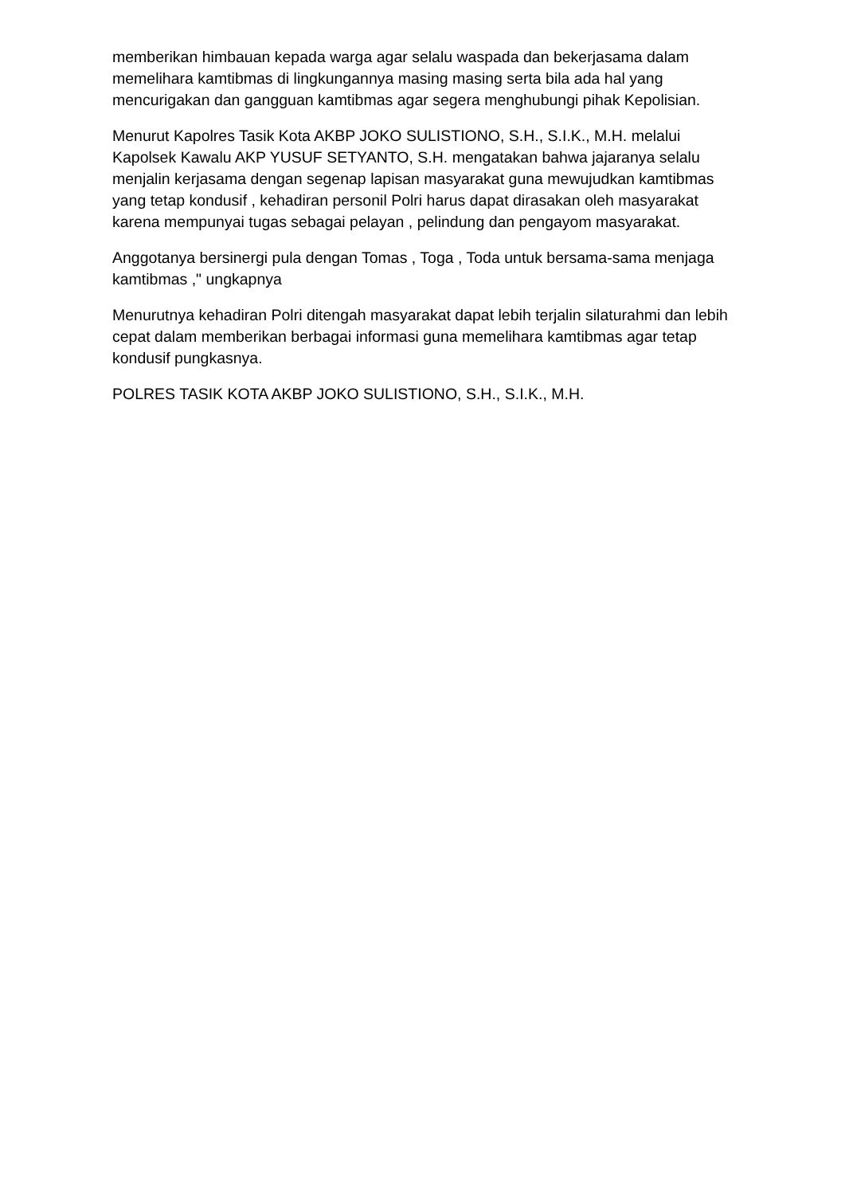memberikan himbauan kepada warga agar selalu waspada dan bekerjasama dalam memelihara kamtibmas di lingkungannya masing masing serta bila ada hal yang mencurigakan dan gangguan kamtibmas agar segera menghubungi pihak Kepolisian.
Menurut Kapolres Tasik Kota AKBP JOKO SULISTIONO, S.H., S.I.K., M.H. melalui Kapolsek Kawalu AKP YUSUF SETYANTO, S.H. mengatakan bahwa jajaranya selalu menjalin kerjasama dengan segenap lapisan masyarakat guna mewujudkan kamtibmas yang tetap kondusif , kehadiran personil Polri harus dapat dirasakan oleh masyarakat karena mempunyai tugas sebagai pelayan , pelindung dan pengayom masyarakat.
Anggotanya bersinergi pula dengan Tomas , Toga , Toda untuk bersama-sama menjaga kamtibmas ," ungkapnya
Menurutnya kehadiran Polri ditengah masyarakat dapat lebih terjalin silaturahmi dan lebih cepat dalam memberikan berbagai informasi guna memelihara kamtibmas agar tetap kondusif pungkasnya.
POLRES TASIK KOTA AKBP JOKO SULISTIONO, S.H., S.I.K., M.H.